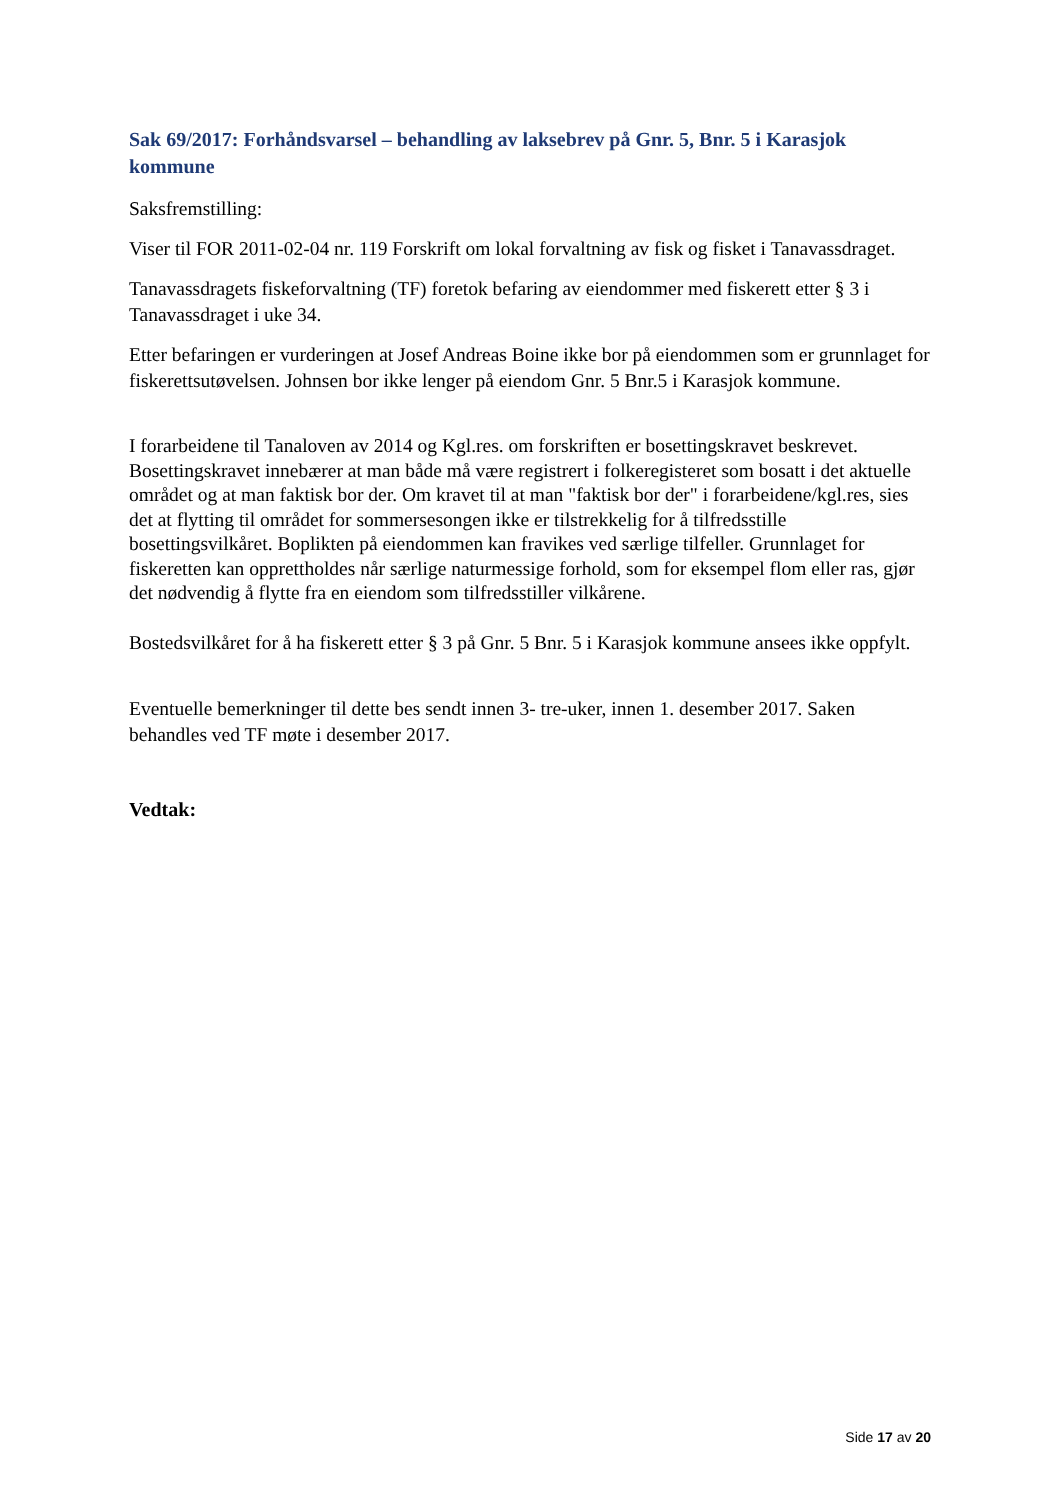Sak 69/2017: Forhåndsvarsel – behandling av laksebrev på Gnr. 5, Bnr. 5 i Karasjok kommune
Saksfremstilling:
Viser til FOR 2011-02-04 nr. 119 Forskrift om lokal forvaltning av fisk og fisket i Tanavassdraget.
Tanavassdragets fiskeforvaltning (TF) foretok befaring av eiendommer med fiskerett etter § 3 i Tanavassdraget i uke 34.
Etter befaringen er vurderingen at Josef Andreas Boine ikke bor på eiendommen som er grunnlaget for fiskerettsutøvelsen. Johnsen bor ikke lenger på eiendom Gnr. 5 Bnr.5 i Karasjok kommune.
I forarbeidene til Tanaloven av 2014 og Kgl.res. om forskriften er bosettingskravet beskrevet. Bosettingskravet innebærer at man både må være registrert i folkeregisteret som bosatt i det aktuelle området og at man faktisk bor der. Om kravet til at man "faktisk bor der" i forarbeidene/kgl.res, sies det at flytting til området for sommersesongen ikke er tilstrekkelig for å tilfredsstille bosettingsvilkåret. Boplikten på eiendommen kan fravikes ved særlige tilfeller. Grunnlaget for fiskeretten kan opprettholdes når særlige naturmessige forhold, som for eksempel flom eller ras, gjør det nødvendig å flytte fra en eiendom som tilfredsstiller vilkårene.
Bostedsvilkåret for å ha fiskerett etter § 3 på Gnr. 5 Bnr. 5 i Karasjok kommune ansees ikke oppfylt.
Eventuelle bemerkninger til dette bes sendt innen 3- tre-uker, innen 1. desember 2017. Saken behandles ved TF møte i desember 2017.
Vedtak:
Side 17 av 20